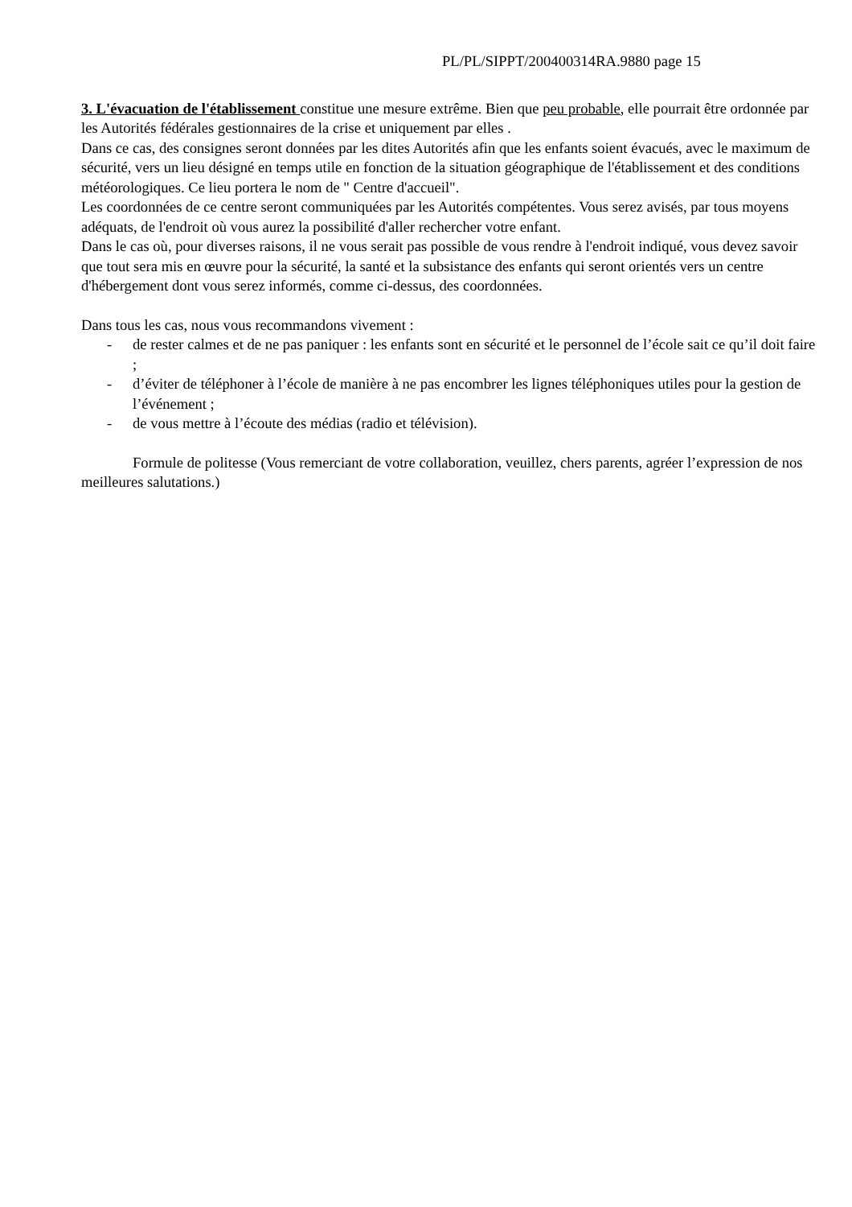PL/PL/SIPPT/200400314RA.9880 page 15
3. L'évacuation de l'établissement constitue une mesure extrême. Bien que peu probable, elle pourrait être ordonnée par les Autorités fédérales gestionnaires de la crise et uniquement par elles .
Dans ce cas, des consignes seront données par les dites Autorités afin que les enfants soient évacués, avec le maximum de sécurité, vers un lieu désigné en temps utile en fonction de la situation géographique de l'établissement et des conditions météorologiques. Ce lieu portera le nom de " Centre d'accueil".
Les coordonnées de ce centre seront communiquées par les Autorités compétentes. Vous serez avisés, par tous moyens adéquats, de l'endroit où vous aurez la possibilité d'aller rechercher votre enfant.
Dans le cas où, pour diverses raisons, il ne vous serait pas possible de vous rendre à l'endroit indiqué, vous devez savoir que tout sera mis en œuvre pour la sécurité, la santé et la subsistance des enfants qui seront orientés vers un centre d'hébergement dont vous serez informés, comme ci-dessus, des coordonnées.
Dans tous les cas, nous vous recommandons vivement :
- de rester calmes et de ne pas paniquer : les enfants sont en sécurité et le personnel de l’école sait ce qu’il doit faire ;
- d’éviter de téléphoner à l’école de manière à ne pas encombrer les lignes téléphoniques utiles pour la gestion de l’événement ;
- de vous mettre à l’écoute des médias (radio et télévision).
Formule de politesse (Vous remerciant de votre collaboration, veuillez, chers parents, agréer l’expression de nos meilleures salutations.)